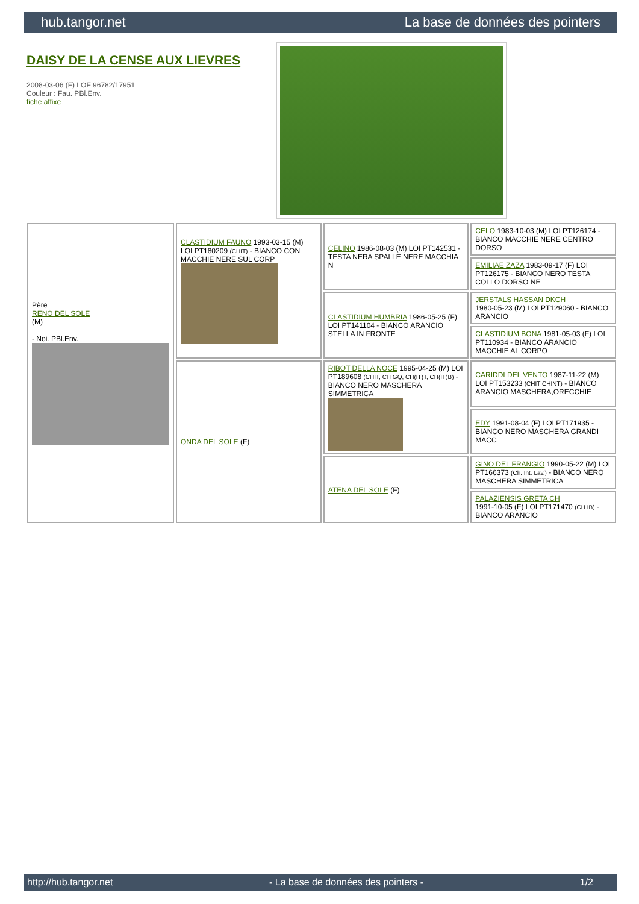hub.tangor.net La base de données des pointers
DAISY DE LA CENSE AUX LIEVRES
2008-03-06 (F) LOF 96782/17951
Couleur : Fau. PBl.Env.
fiche affixe
| Père RENO DEL SOLE (M) - Noi. PBl.Env. | CLASTIDIUM FAUNO 1993-03-15 (M) LOI PT180209 (CHIT) - BIANCO CON MACCHIE NERE SUL CORP | CELINO 1986-08-03 (M) LOI PT142531 - TESTA NERA SPALLE NERE MACCHIA N | CELO 1983-10-03 (M) LOI PT126174 - BIANCO MACCHIE NERE CENTRO DORSO |
| | | | EMILIAE ZAZA 1983-09-17 (F) LOI PT126175 - BIANCO NERO TESTA COLLO DORSO NE |
| | | CLASTIDIUM HUMBRIA 1986-05-25 (F) LOI PT141104 - BIANCO ARANCIO STELLA IN FRONTE | JERSTALS HASSAN DKCH 1980-05-23 (M) LOI PT129060 - BIANCO ARANCIO |
| | | | CLASTIDIUM BONA 1981-05-03 (F) LOI PT110934 - BIANCO ARANCIO MACCHIE AL CORPO |
| | ONDA DEL SOLE (F) | RIBOT DELLA NOCE 1995-04-25 (M) LOI PT189608 (CHIT, CH GQ, CH(IT)T, CH(IT)B) - BIANCO NERO MASCHERA SIMMETRICA | CARIDDI DEL VENTO 1987-11-22 (M) LOI PT153233 (CHIT CHINT) - BIANCO ARANCIO MASCHERA,ORECCHIE |
| | | | EDY 1991-08-04 (F) LOI PT171935 - BIANCO NERO MASCHERA GRANDI MACC |
| | | ATENA DEL SOLE (F) | GINO DEL FRANGIO 1990-05-22 (M) LOI PT166373 (Ch. Int. Lav.) - BIANCO NERO MASCHERA SIMMETRICA |
| | | | PALAZIENSIS GRETA CH 1991-10-05 (F) LOI PT171470 (CH IB) - BIANCO ARANCIO |
http://hub.tangor.net - La base de données des pointers - 1/2